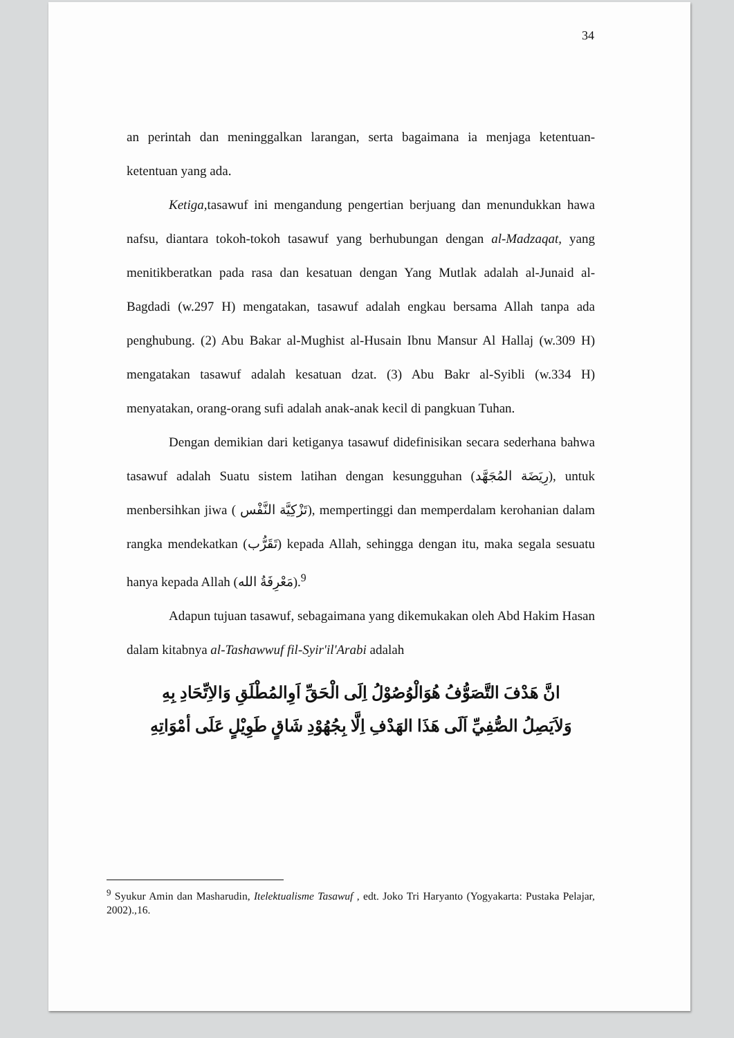34
an perintah dan meninggalkan larangan, serta bagaimana ia menjaga ketentuan-ketentuan yang ada.
Ketiga, tasawuf ini mengandung pengertian berjuang dan menundukkan hawa nafsu, diantara tokoh-tokoh tasawuf yang berhubungan dengan al-Madzaqat, yang menitikberatkan pada rasa dan kesatuan dengan Yang Mutlak adalah al-Junaid al-Bagdadi (w.297 H) mengatakan, tasawuf adalah engkau bersama Allah tanpa ada penghubung. (2) Abu Bakar al-Mughist al-Husain Ibnu Mansur Al Hallaj (w.309 H) mengatakan tasawuf adalah kesatuan dzat. (3) Abu Bakr al-Syibli (w.334 H) menyatakan, orang-orang sufi adalah anak-anak kecil di pangkuan Tuhan.
Dengan demikian dari ketiganya tasawuf didefinisikan secara sederhana bahwa tasawuf adalah Suatu sistem latihan dengan kesungguhan (رِيَضَة المُجَهَّد), untuk menbersihkan jiwa ( تَزْكِيَّة النَّفْس), mempertinggi dan memperdalam kerohanian dalam rangka mendekatkan (تَقَرُّب) kepada Allah, sehingga dengan itu, maka segala sesuatu hanya kepada Allah (مَعْرِفَةُ الله).<sup>9</sup>
Adapun tujuan tasawuf, sebagaimana yang dikemukakan oleh Abd Hakim Hasan dalam kitabnya al-Tashawwuf fil-Syir'il'Arabi adalah
انَّ هَدْفَ التَّصَوُّفُ هُوَالْوُصُوْلُ اِلَى الْحَقِّ اَوِالمُطْلَقِ وَالاِتِّحَادِ بِهِ
وَلاَيَصِلُ الصُّفِيِّ اَلَى هَذَا الهَدْفِ اِلَّا بِجُهُوْدِ شَاقٍ طَوِيْلٍ عَلَى أمْوَاتِهِ
<sup>9</sup> Syukur Amin dan Masharudin, Itelektualisme Tasawuf , edt. Joko Tri Haryanto (Yogyakarta: Pustaka Pelajar, 2002).,16.